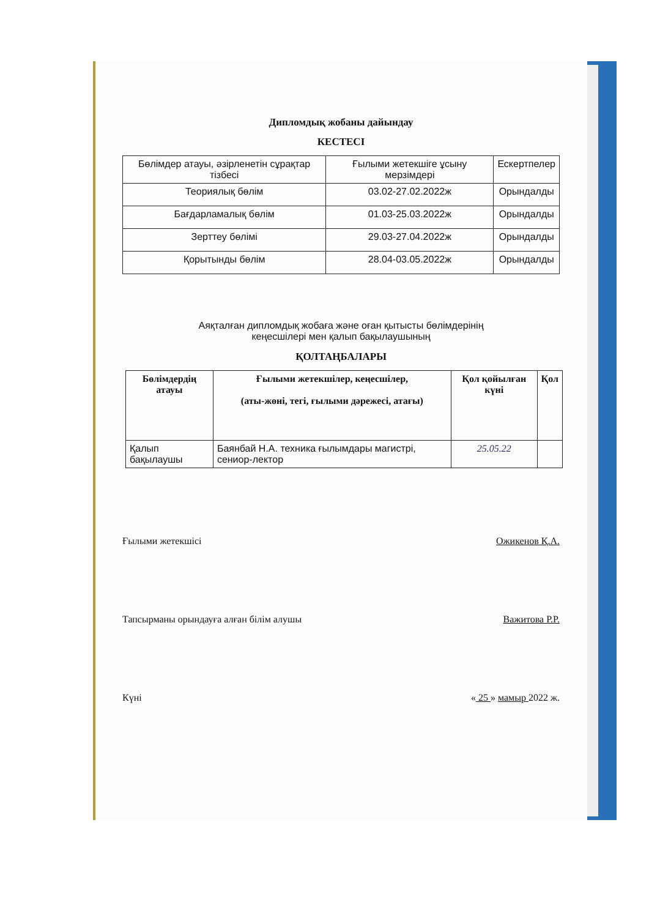Дипломдық жобаны дайындау
КЕСТЕСІ
| Бөлімдер атауы, әзірленетін сұрақтар тізбесі | Ғылыми жетекшіге ұсыну мерзімдері | Ескертпелер |
| Теориялық бөлім | 03.02-27.02.2022ж | Орындалды |
| Бағдарламалық бөлім | 01.03-25.03.2022ж | Орындалды |
| Зерттеу бөлімі | 29.03-27.04.2022ж | Орындалды |
| Қорытынды бөлім | 28.04-03.05.2022ж | Орындалды |
Аяқталған дипломдық жобаға және оған қытысты бөлімдерінің
кеңесшілері мен қалып бақылаушының
ҚОЛТАҢБАЛАРЫ
| Бөлімдердің атауы | Ғылыми жетекшілер, кеңесшілер, (аты-жөні, тегі, ғылыми дәрежесі, атағы) | Қол қойылған күні | Қол |
| --- | --- | --- | --- |
| Қалып бақылаушы | Баянбай Н.А. техника ғылымдары магистрі, сениор-лектор | 25.05.22 | |
Ғылыми жетекшісі Ожикенов Қ.А.
Тапсырманы орындауға алған білім алушы Важитова Р.Р.
Күні « 25 » мамыр 2022 ж.